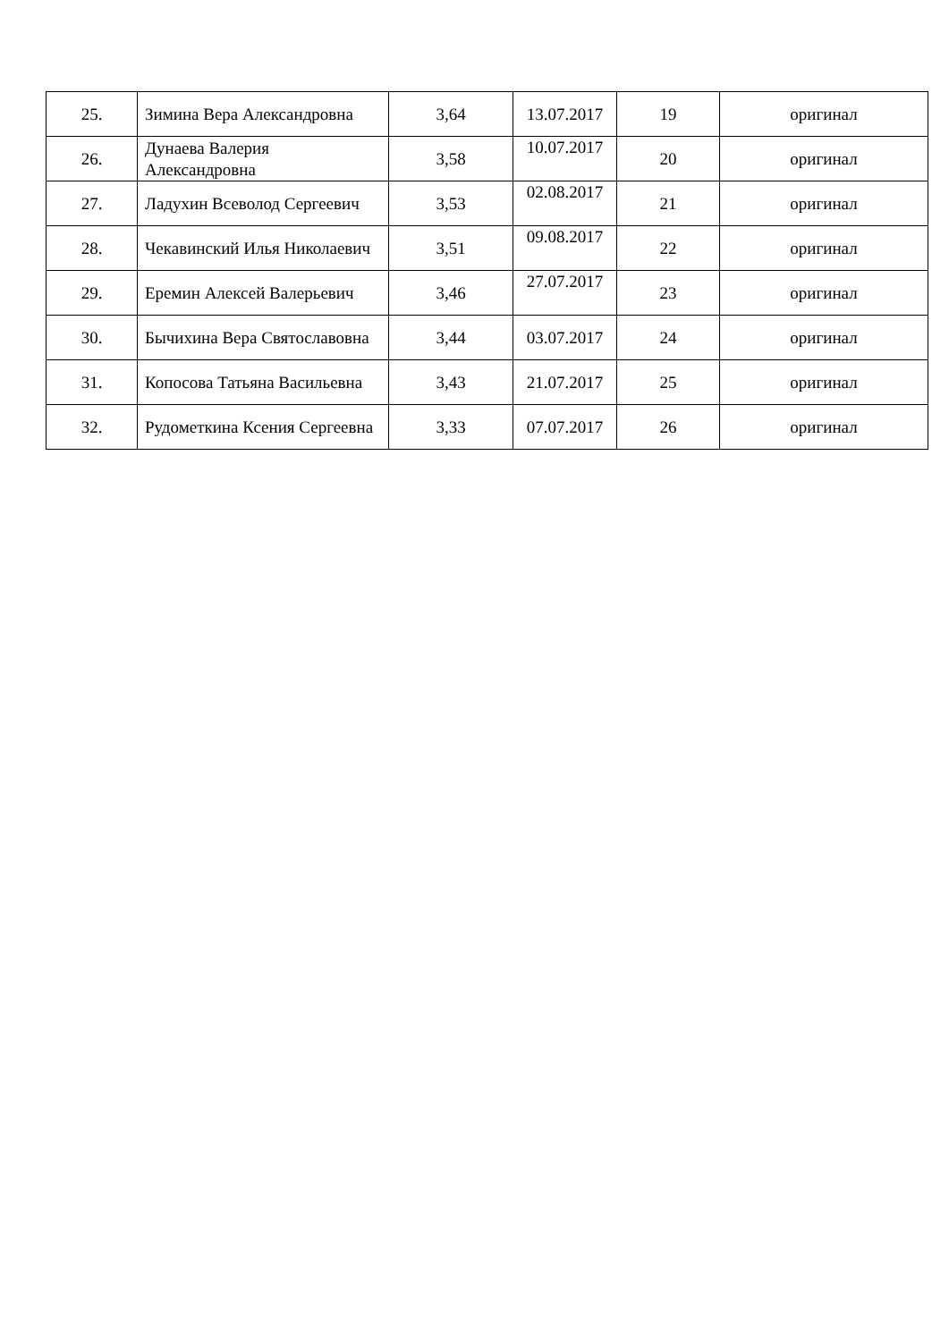| 25. | Зимина Вера Александровна | 3,64 | 13.07.2017 | 19 | оригинал |
| 26. | Дунаева Валерия Александровна | 3,58 | 10.07.2017 | 20 | оригинал |
| 27. | Ладухин Всеволод Сергеевич | 3,53 | 02.08.2017 | 21 | оригинал |
| 28. | Чекавинский Илья Николаевич | 3,51 | 09.08.2017 | 22 | оригинал |
| 29. | Еремин Алексей Валерьевич | 3,46 | 27.07.2017 | 23 | оригинал |
| 30. | Бычихина Вера Святославовна | 3,44 | 03.07.2017 | 24 | оригинал |
| 31. | Копосова Татьяна Васильевна | 3,43 | 21.07.2017 | 25 | оригинал |
| 32. | Рудометкина Ксения Сергеевна | 3,33 | 07.07.2017 | 26 | оригинал |